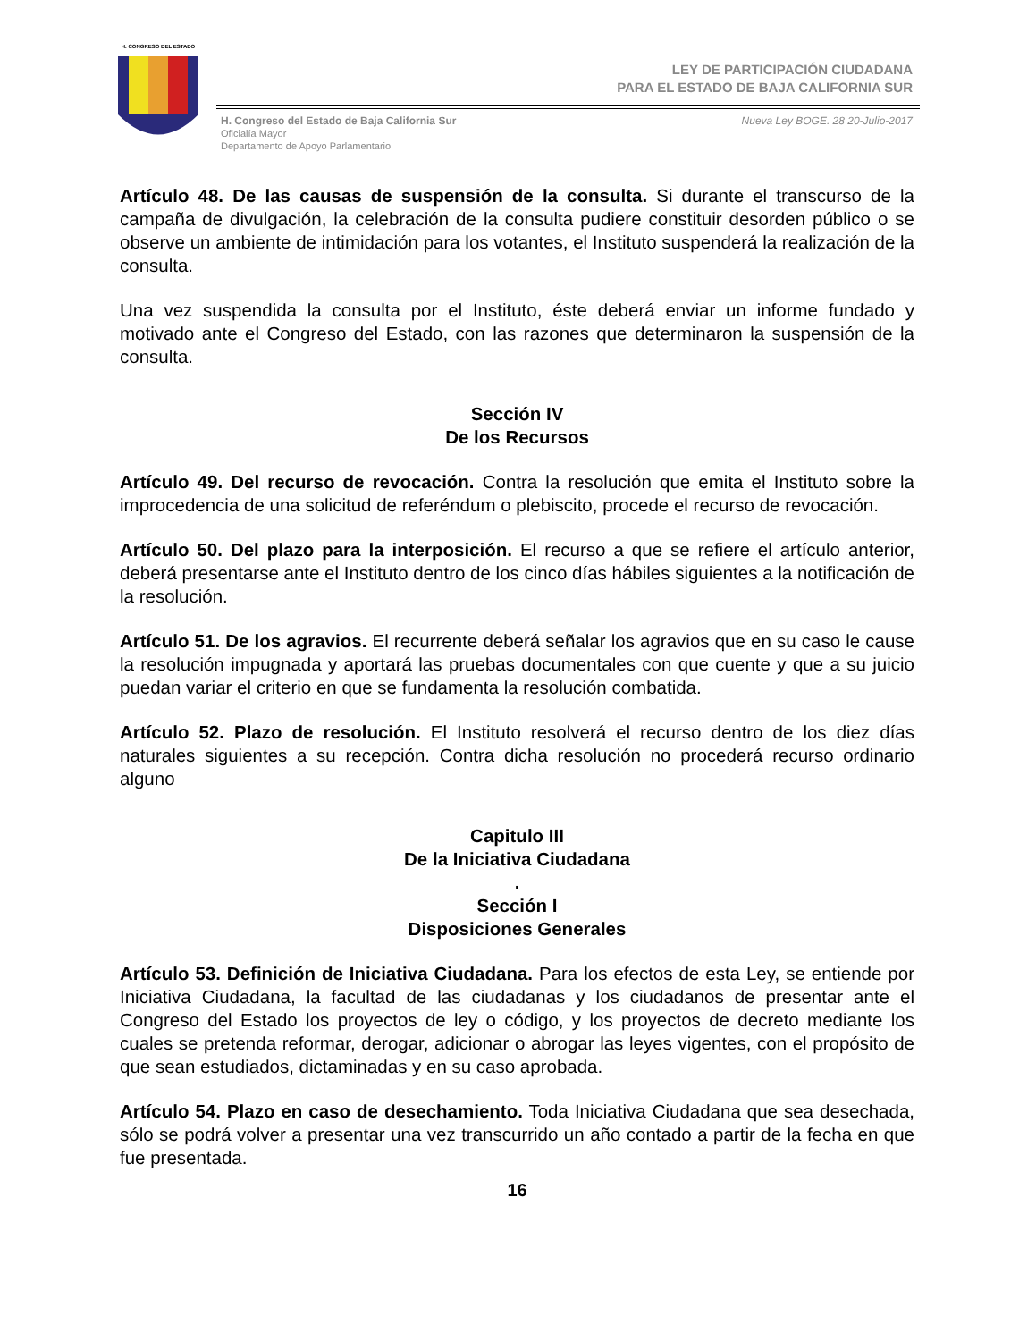H. CONGRESO DEL ESTADO
LEY DE PARTICIPACIÓN CIUDADANA
PARA EL ESTADO DE BAJA CALIFORNIA SUR
H. Congreso del Estado de Baja California Sur
Oficialía Mayor
Departamento de Apoyo Parlamentario
Nueva Ley BOGE. 28 20-Julio-2017
Artículo 48. De las causas de suspensión de la consulta. Si durante el transcurso de la campaña de divulgación, la celebración de la consulta pudiere constituir desorden público o se observe un ambiente de intimidación para los votantes, el Instituto suspenderá la realización de la consulta.
Una vez suspendida la consulta por el Instituto, éste deberá enviar un informe fundado y motivado ante el Congreso del Estado, con las razones que determinaron la suspensión de la consulta.
Sección IV
De los Recursos
Artículo 49. Del recurso de revocación. Contra la resolución que emita el Instituto sobre la improcedencia de una solicitud de referéndum o plebiscito, procede el recurso de revocación.
Artículo 50. Del plazo para la interposición. El recurso a que se refiere el artículo anterior, deberá presentarse ante el Instituto dentro de los cinco días hábiles siguientes a la notificación de la resolución.
Artículo 51. De los agravios. El recurrente deberá señalar los agravios que en su caso le cause la resolución impugnada y aportará las pruebas documentales con que cuente y que a su juicio puedan variar el criterio en que se fundamenta la resolución combatida.
Artículo 52. Plazo de resolución. El Instituto resolverá el recurso dentro de los diez días naturales siguientes a su recepción. Contra dicha resolución no procederá recurso ordinario alguno
Capitulo III
De la Iniciativa Ciudadana
.
Sección I
Disposiciones Generales
Artículo 53. Definición de Iniciativa Ciudadana. Para los efectos de esta Ley, se entiende por Iniciativa Ciudadana, la facultad de las ciudadanas y los ciudadanos de presentar ante el Congreso del Estado los proyectos de ley o código, y los proyectos de decreto mediante los cuales se pretenda reformar, derogar, adicionar o abrogar las leyes vigentes, con el propósito de que sean estudiados, dictaminadas y en su caso aprobada.
Artículo 54. Plazo en caso de desechamiento. Toda Iniciativa Ciudadana que sea desechada, sólo se podrá volver a presentar una vez transcurrido un año contado a partir de la fecha en que fue presentada.
16